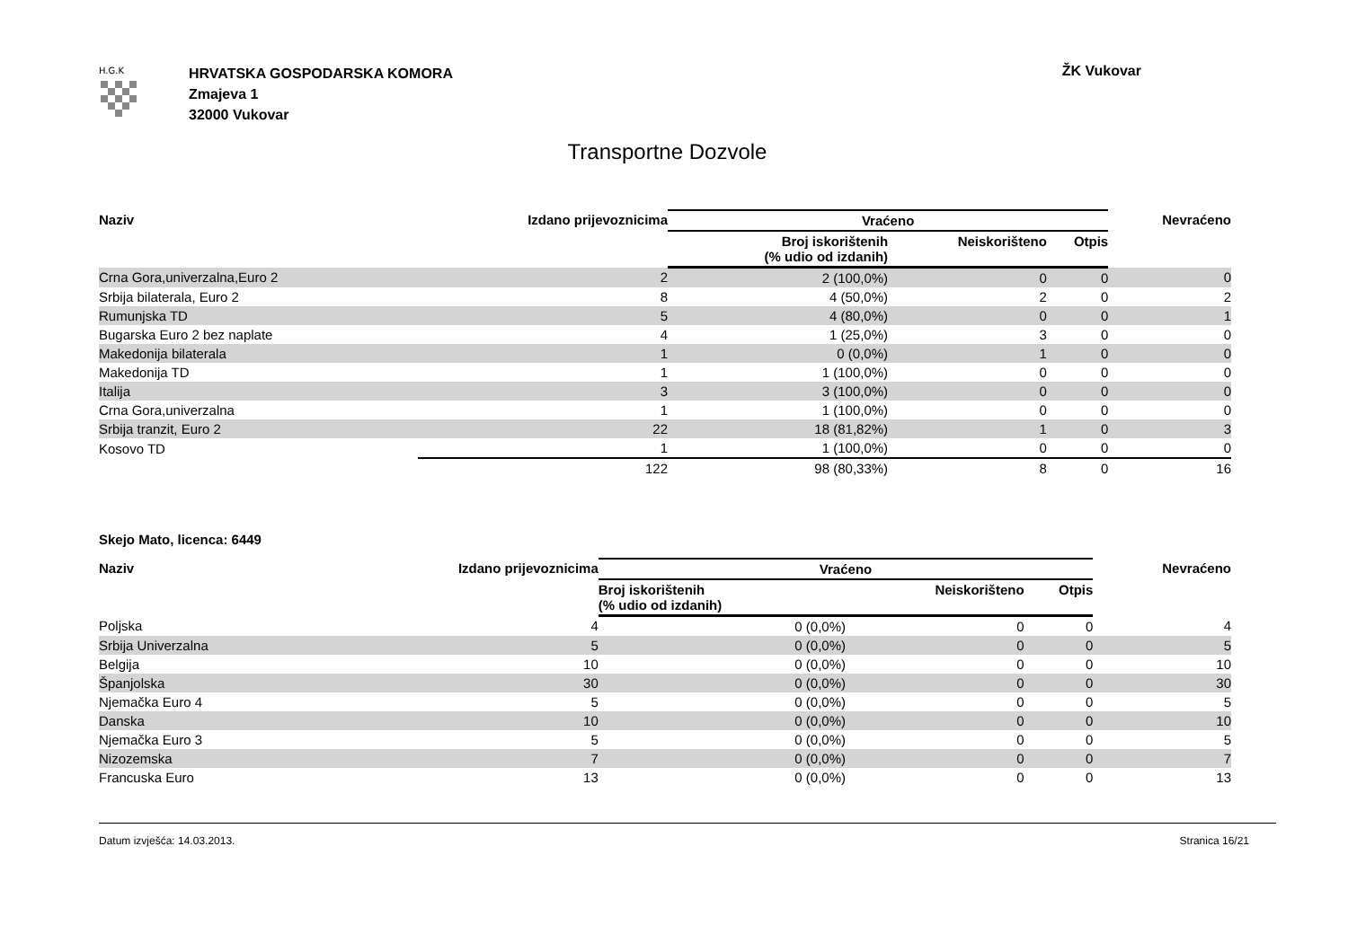H.G.K
HRVATSKA GOSPODARSKA KOMORA
Zmajeva 1
32000 Vukovar
ŽK Vukovar
Transportne Dozvole
| Naziv | Izdano prijevoznicima | Vraćeno | | | Nevraćeno |
| --- | --- | --- | --- | --- | --- |
| | | Broj iskorištenih (% udio od izdanih) | Neiskorišteno | Otpis | |
| Crna Gora,univerzalna,Euro 2 | 2 | 2 (100,0%) | 0 | 0 | 0 |
| Srbija bilaterala, Euro 2 | 8 | 4 (50,0%) | 2 | 0 | 2 |
| Rumunjska TD | 5 | 4 (80,0%) | 0 | 0 | 1 |
| Bugarska Euro 2 bez naplate | 4 | 1 (25,0%) | 3 | 0 | 0 |
| Makedonija bilaterala | 1 | 0 (0,0%) | 1 | 0 | 0 |
| Makedonija TD | 1 | 1 (100,0%) | 0 | 0 | 0 |
| Italija | 3 | 3 (100,0%) | 0 | 0 | 0 |
| Crna Gora,univerzalna | 1 | 1 (100,0%) | 0 | 0 | 0 |
| Srbija tranzit, Euro 2 | 22 | 18 (81,82%) | 1 | 0 | 3 |
| Kosovo TD | 1 | 1 (100,0%) | 0 | 0 | 0 |
| | 122 | 98 (80,33%) | 8 | 0 | 16 |
Skejo Mato, licenca: 6449
| Naziv | Izdano prijevoznicima | Vraćeno | | | Nevraćeno |
| --- | --- | --- | --- | --- | --- |
| | | Broj iskorištenih (% udio od izdanih) | Neiskorišteno | Otpis | |
| Poljska | 4 | 0 (0,0%) | 0 | 0 | 4 |
| Srbija Univerzalna | 5 | 0 (0,0%) | 0 | 0 | 5 |
| Belgija | 10 | 0 (0,0%) | 0 | 0 | 10 |
| Španjolska | 30 | 0 (0,0%) | 0 | 0 | 30 |
| Njemačka Euro 4 | 5 | 0 (0,0%) | 0 | 0 | 5 |
| Danska | 10 | 0 (0,0%) | 0 | 0 | 10 |
| Njemačka Euro 3 | 5 | 0 (0,0%) | 0 | 0 | 5 |
| Nizozemska | 7 | 0 (0,0%) | 0 | 0 | 7 |
| Francuska Euro | 13 | 0 (0,0%) | 0 | 0 | 13 |
Datum izvješća: 14.03.2013. Stranica 16/21